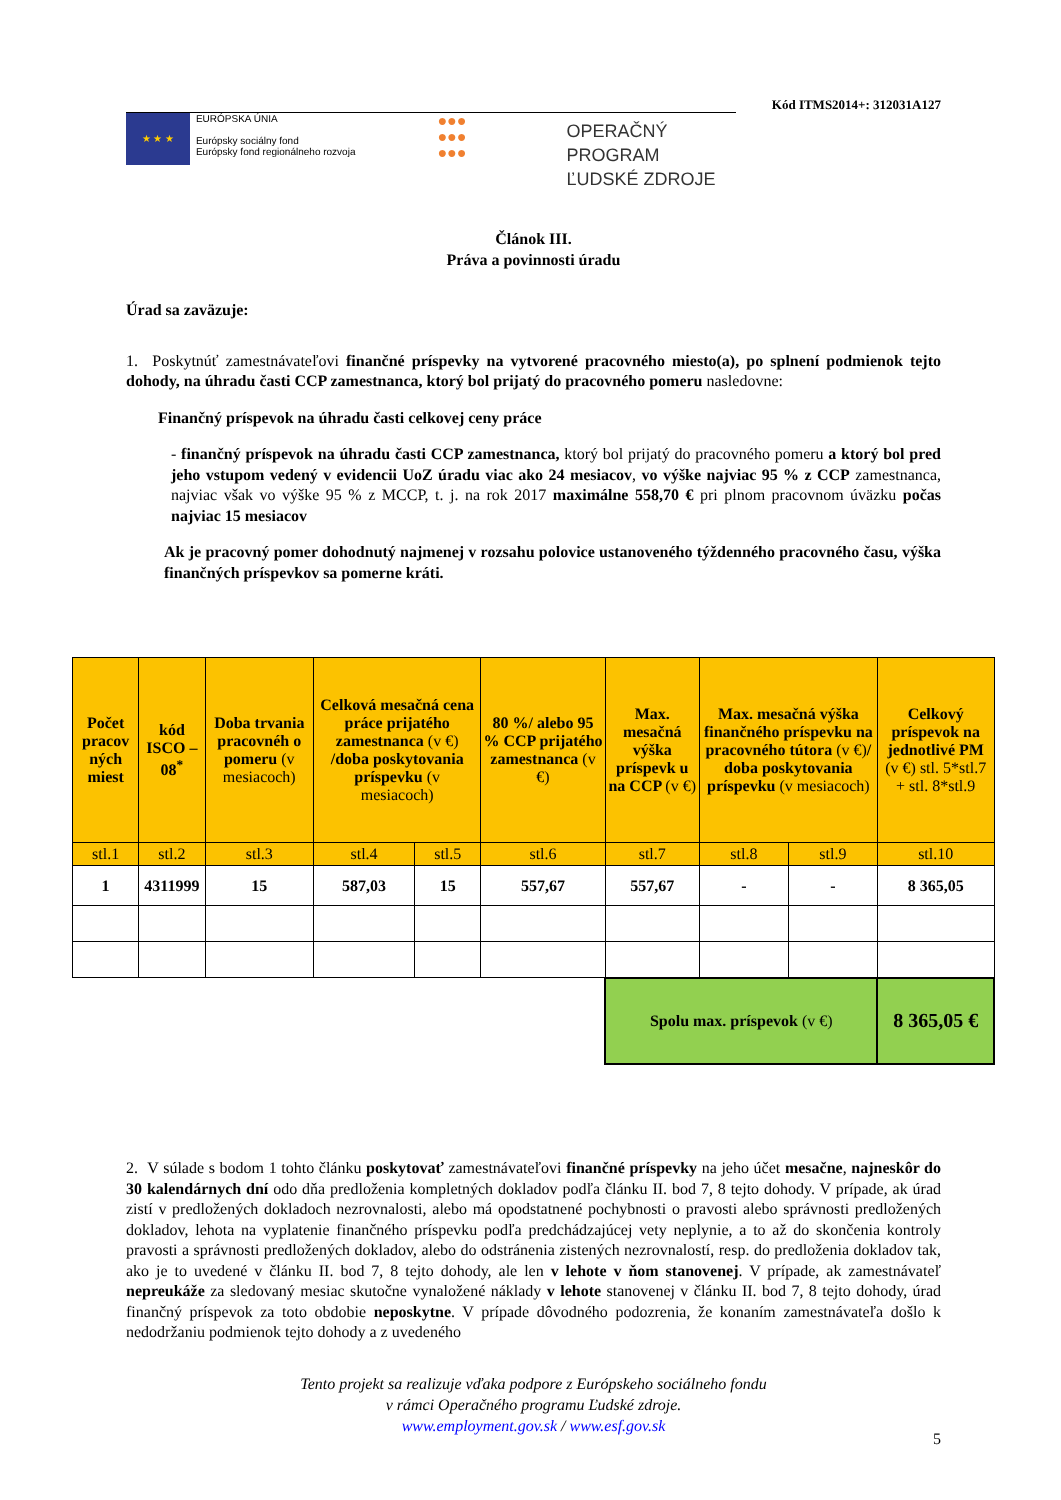Kód ITMS2014+: 312031A127
★ ★ ★
EURÓPSKA ÚNIA
Európsky sociálny fond
Európsky fond regionálneho rozvoja
●●●
●●●
●●●
OPERAČNÝ PROGRAM
ĽUDSKÉ ZDROJE
Článok III.
Práva a povinnosti úradu
Úrad sa zaväzuje:
1. Poskytnúť zamestnávateľovi finančné príspevky na vytvorené pracovného miesto(a), po splnení podmienok tejto dohody, na úhradu časti CCP zamestnanca, ktorý bol prijatý do pracovného pomeru nasledovne:
Finančný príspevok na úhradu časti celkovej ceny práce
- finančný príspevok na úhradu časti CCP zamestnanca, ktorý bol prijatý do pracovného pomeru a ktorý bol pred jeho vstupom vedený v evidencii UoZ úradu viac ako 24 mesiacov, vo výške najviac 95 % z CCP zamestnanca, najviac však vo výške 95 % z MCCP, t. j. na rok 2017 maximálne 558,70 € pri plnom pracovnom úväzku počas najviac 15 mesiacov
Ak je pracovný pomer dohodnutý najmenej v rozsahu polovice ustanoveného týždenného pracovného času, výška finančných príspevkov sa pomerne kráti.
| Počet pracov ných miest | kód ISCO – 08<sup>*</sup> | Doba trvania pracovnéh o pomeru (v mesiacoch) | Celková mesačná cena práce prijatého zamestnanca (v €) /doba poskytovania príspevku (v mesiacoch) | | 80 %/ alebo 95 % CCP prijatého zamestnanca (v €) | Max. mesačná výška príspevk u na CCP (v €) | Max. mesačná výška finančného príspevku na pracovného tútora (v €) / doba poskytovania príspevku (v mesiacoch) | | Celkový príspevok na jednotlivé PM (v €) stl. 5*stl.7 + stl. 8*stl.9 |
| --- | --- | --- | --- | --- | --- | --- | --- | --- | --- |
| stl.1 | stl.2 | stl.3 | stl.4 | stl.5 | stl.6 | stl.7 | stl.8 | stl.9 | stl.10 |
| 1 | 4311999 | 15 | 587,03 | 15 | 557,67 | 557,67 | - | - | 8 365,05 |
| | | | | | | Spolu max. príspevok (v €) | | | 8 365,05 € |
2. V súlade s bodom 1 tohto článku poskytovať zamestnávateľovi finančné príspevky na jeho účet mesačne, najneskôr do 30 kalendárnych dní odo dňa predloženia kompletných dokladov podľa článku II. bod 7, 8 tejto dohody. V prípade, ak úrad zistí v predložených dokladoch nezrovnalosti, alebo má opodstatnené pochybnosti o pravosti alebo správnosti predložených dokladov, lehota na vyplatenie finančného príspevku podľa predchádzajúcej vety neplynie, a to až do skončenia kontroly pravosti a správnosti predložených dokladov, alebo do odstránenia zistených nezrovnalostí, resp. do predloženia dokladov tak, ako je to uvedené v článku II. bod 7, 8 tejto dohody, ale len v lehote v ňom stanovenej. V prípade, ak zamestnávateľ nepreukáže za sledovaný mesiac skutočne vynaložené náklady v lehote stanovenej v článku II. bod 7, 8 tejto dohody, úrad finančný príspevok za toto obdobie neposkytne. V prípade dôvodného podozrenia, že konaním zamestnávateľa došlo k nedodržaniu podmienok tejto dohody a z uvedeného
Tento projekt sa realizuje vďaka podpore z Európskeho sociálneho fondu
v rámci Operačného programu Ľudské zdroje.
www.employment.gov.sk / www.esf.gov.sk
5